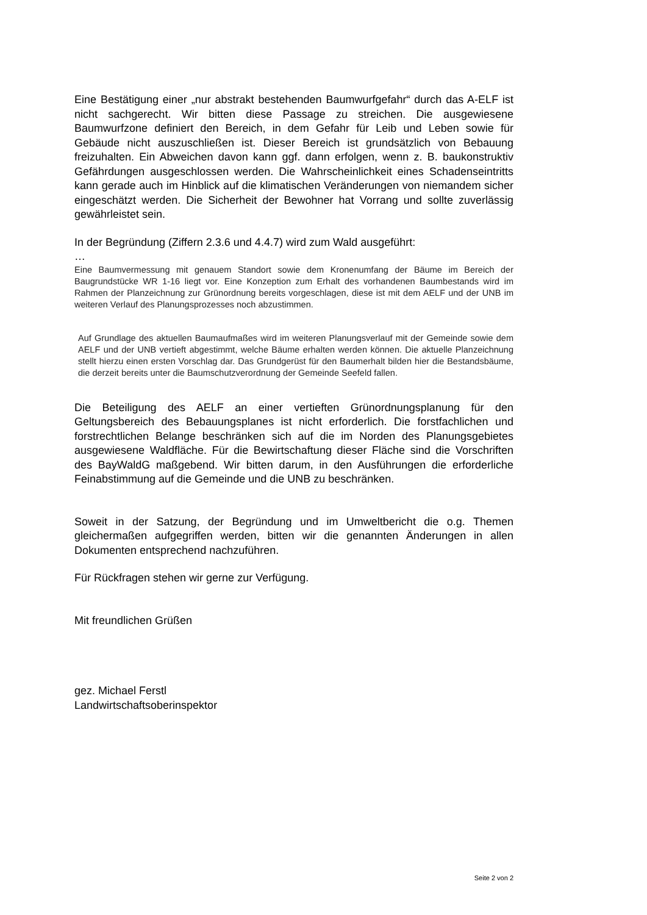Eine Bestätigung einer „nur abstrakt bestehenden Baumwurfgefahr“ durch das A-ELF ist nicht sachgerecht. Wir bitten diese Passage zu streichen. Die ausgewiesene Baumwurfzone definiert den Bereich, in dem Gefahr für Leib und Leben sowie für Gebäude nicht auszuschließen ist. Dieser Bereich ist grundsätzlich von Bebauung freizuhalten. Ein Abweichen davon kann ggf. dann erfolgen, wenn z. B. baukonstruktiv Gefährdungen ausgeschlossen werden. Die Wahrscheinlichkeit eines Schadenseintritts kann gerade auch im Hinblick auf die klimatischen Veränderungen von niemandem sicher eingeschätzt werden. Die Sicherheit der Bewohner hat Vorrang und sollte zuverlässig gewährleistet sein.
In der Begründung (Ziffern 2.3.6 und 4.4.7) wird zum Wald ausgeführt:
…
Eine Baumvermessung mit genauem Standort sowie dem Kronenumfang der Bäume im Bereich der Baugrundstücke WR 1-16 liegt vor. Eine Konzeption zum Erhalt des vorhandenen Baumbestands wird im Rahmen der Planzeichnung zur Grünordnung bereits vorgeschlagen, diese ist mit dem AELF und der UNB im weiteren Verlauf des Planungsprozesses noch abzustimmen.
Auf Grundlage des aktuellen Baumaufmaßes wird im weiteren Planungsverlauf mit der Gemeinde sowie dem AELF und der UNB vertieft abgestimmt, welche Bäume erhalten werden können. Die aktuelle Planzeichnung stellt hierzu einen ersten Vorschlag dar. Das Grundgerüst für den Baumerhalt bilden hier die Bestandsbäume, die derzeit bereits unter die Baumschutzverordnung der Gemeinde Seefeld fallen.
Die Beteiligung des AELF an einer vertieften Grünordnungsplanung für den Geltungsbereich des Bebauungsplanes ist nicht erforderlich. Die forstfachlichen und forstrechtlichen Belange beschränken sich auf die im Norden des Planungsgebietes ausgewiesene Waldfläche. Für die Bewirtschaftung dieser Fläche sind die Vorschriften des BayWaldG maßgebend. Wir bitten darum, in den Ausführungen die erforderliche Feinabstimmung auf die Gemeinde und die UNB zu beschränken.
Soweit in der Satzung, der Begründung und im Umweltbericht die o.g. Themen gleichermaßen aufgegriffen werden, bitten wir die genannten Änderungen in allen Dokumenten entsprechend nachzuführen.
Für Rückfragen stehen wir gerne zur Verfügung.
Mit freundlichen Grüßen
gez. Michael Ferstl
Landwirtschaftsoberinspektor
Seite 2 von 2